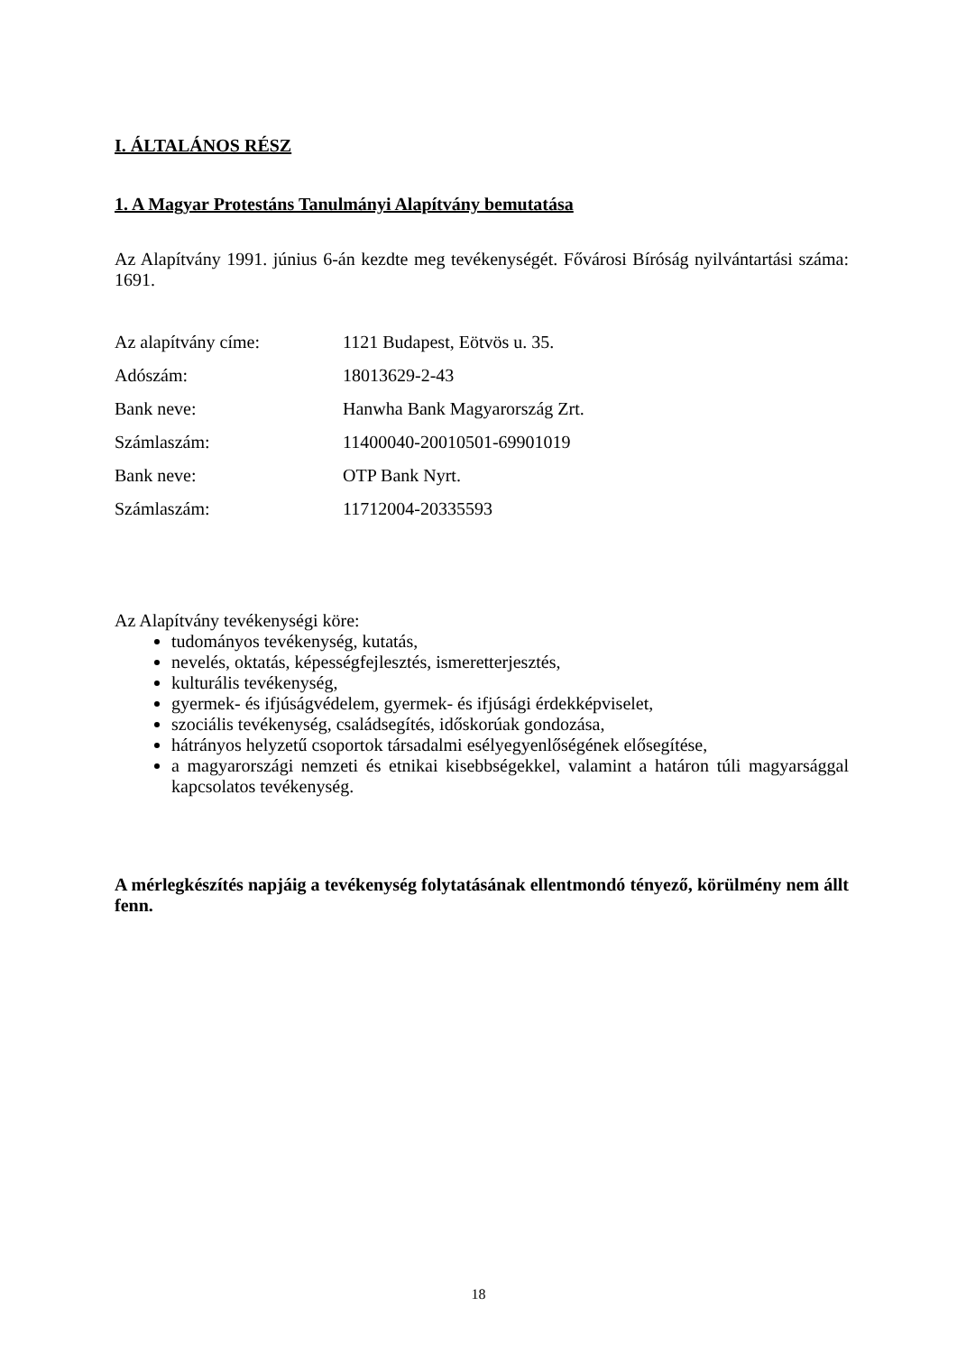I. ÁLTALÁNOS RÉSZ
1. A Magyar Protestáns Tanulmányi Alapítvány bemutatása
Az Alapítvány 1991. június 6-án kezdte meg tevékenységét. Fővárosi Bíróság nyilvántartási száma: 1691.
Az alapítvány címe: 1121 Budapest, Eötvös u. 35.
Adószám: 18013629-2-43
Bank neve: Hanwha Bank Magyarország Zrt.
Számlaszám: 11400040-20010501-69901019
Bank neve: OTP Bank Nyrt.
Számlaszám: 11712004-20335593
Az Alapítvány tevékenységi köre:
tudományos tevékenység, kutatás,
nevelés, oktatás, képességfejlesztés, ismeretterjesztés,
kulturális tevékenység,
gyermek- és ifjúságvédelem, gyermek- és ifjúsági érdekképviselet,
szociális tevékenység, családsegítés, időskorúak gondozása,
hátrányos helyzetű csoportok társadalmi esélyegyenlőségének elősegítése,
a magyarországi nemzeti és etnikai kisebbségekkel, valamint a határon túli magyarsággal kapcsolatos tevékenység.
A mérlegkészítés napjáig a tevékenység folytatásának ellentmondó tényező, körülmény nem állt fenn.
18